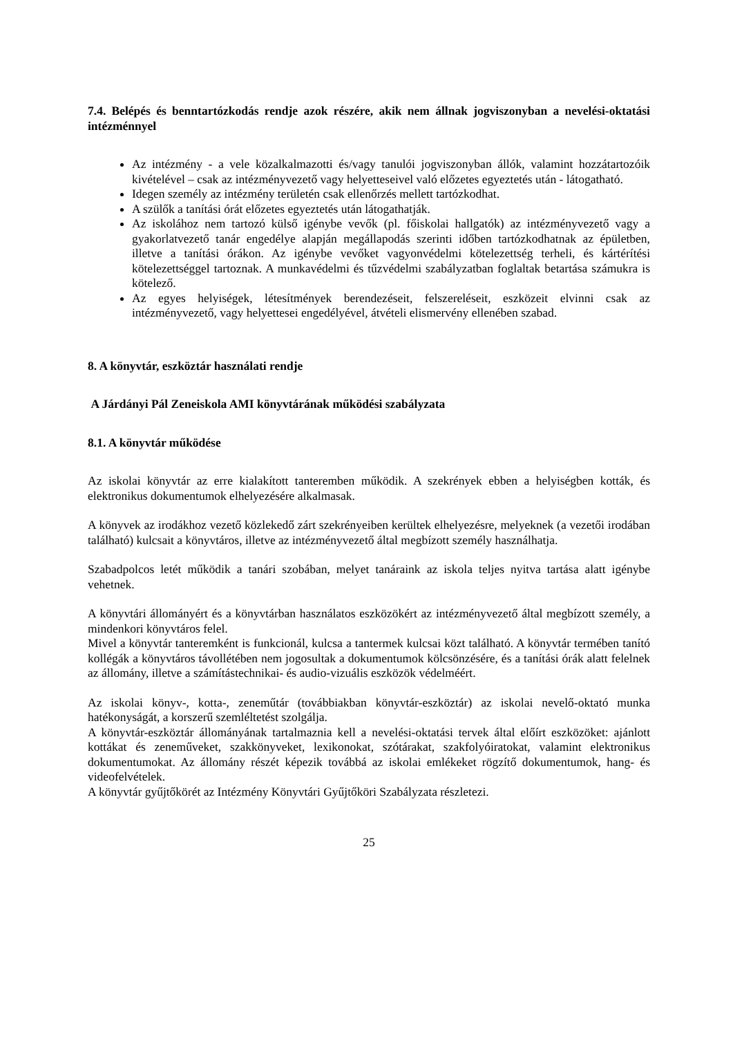7.4. Belépés és benntartózkodás rendje azok részére, akik nem állnak jogviszonyban a nevelési-oktatási intézménnyel
Az intézmény - a vele közalkalmazotti és/vagy tanulói jogviszonyban állók, valamint hozzátartozóik kivételével – csak az intézményvezető vagy helyetteseivel való előzetes egyeztetés után - látogatható.
Idegen személy az intézmény területén csak ellenőrzés mellett tartózkodhat.
A szülők a tanítási órát előzetes egyeztetés után látogathatják.
Az iskolához nem tartozó külső igénybe vevők (pl. főiskolai hallgatók) az intézményvezető vagy a gyakorlatvezető tanár engedélye alapján megállapodás szerinti időben tartózkodhatnak az épületben, illetve a tanítási órákon. Az igénybe vevőket vagyonvédelmi kötelezettség terheli, és kártérítési kötelezettséggel tartoznak. A munkavédelmi és tűzvédelmi szabályzatban foglaltak betartása számukra is kötelező.
Az egyes helyiségek, létesítmények berendezéseit, felszereléseit, eszközeit elvinni csak az intézményvezető, vagy helyettesei engedélyével, átvételi elismervény ellenében szabad.
8. A könyvtár, eszköztár használati rendje
A Járdányi Pál Zeneiskola AMI könyvtárának működési szabályzata
8.1. A könyvtár működése
Az iskolai könyvtár az erre kialakított tanteremben működik. A szekrények ebben a helyiségben kották, és elektronikus dokumentumok elhelyezésére alkalmasak.
A könyvek az irodákhoz vezető közlekedő zárt szekrényeiben kerültek elhelyezésre, melyeknek (a vezetői irodában található) kulcsait a könyvtáros, illetve az intézményvezető által megbízott személy használhatja.
Szabadpolcos letét működik a tanári szobában, melyet tanáraink az iskola teljes nyitva tartása alatt igénybe vehetnek.
A könyvtári állományért és a könyvtárban használatos eszközökért az intézményvezető által megbízott személy, a mindenkori könyvtáros felel.
Mivel a könyvtár tanteremként is funkcionál, kulcsa a tantermek kulcsai közt található. A könyvtár termében tanító kollégák a könyvtáros távollétében nem jogosultak a dokumentumok kölcsönzésére, és a tanítási órák alatt felelnek az állomány, illetve a számítástechnikai- és audio-vizuális eszközök védelméért.
Az iskolai könyv-, kotta-, zeneműtár (továbbiakban könyvtár-eszköztár) az iskolai nevelő-oktató munka hatékonyságát, a korszerű szemléltetést szolgálja.
A könyvtár-eszköztár állományának tartalmaznia kell a nevelési-oktatási tervek által előírt eszközöket: ajánlott kottákat és zeneműveket, szakkönyveket, lexikonokat, szótárakat, szakfolyóiratokat, valamint elektronikus dokumentumokat. Az állomány részét képezik továbbá az iskolai emlékeket rögzítő dokumentumok, hang- és videofelvételek.
A könyvtár gyűjtőkörét az Intézmény Könyvtári Gyűjtőköri Szabályzata részletezi.
25